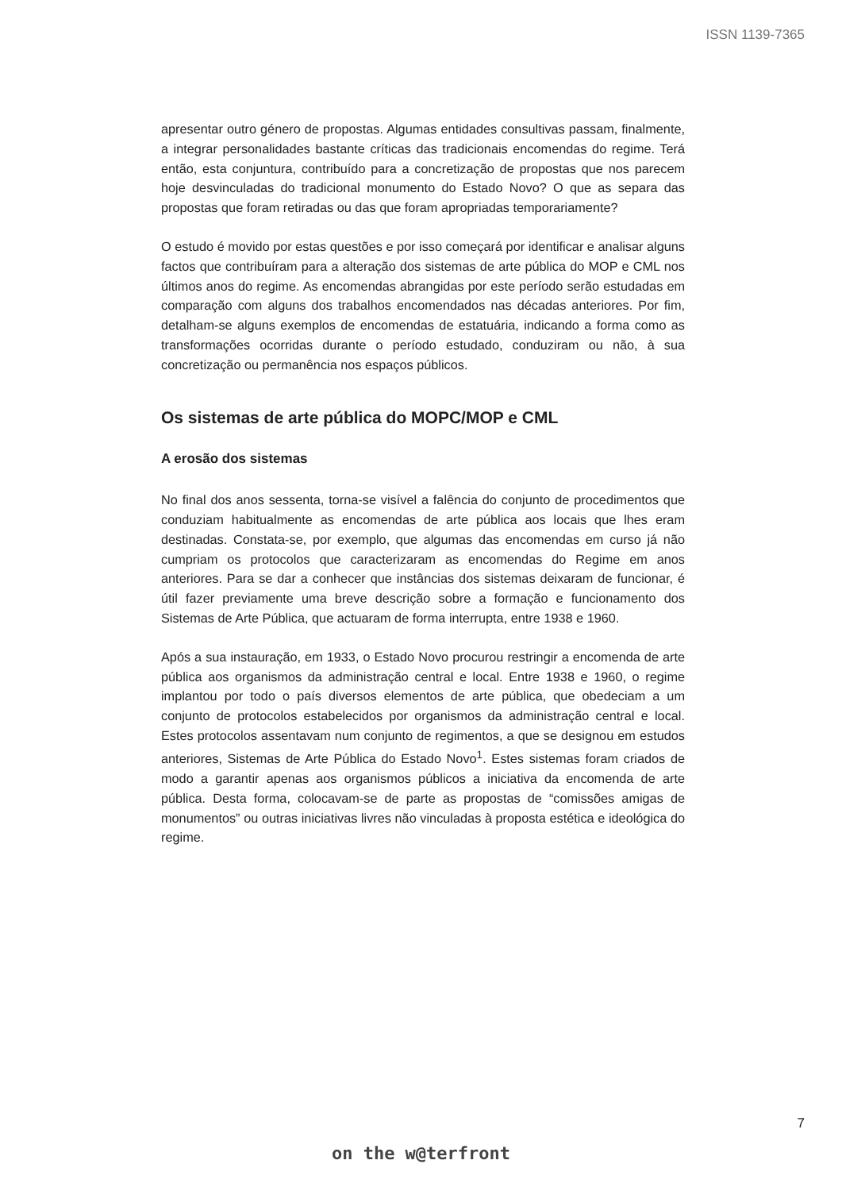ISSN 1139-7365
apresentar outro género de propostas. Algumas entidades consultivas passam, finalmente, a integrar personalidades bastante críticas das tradicionais encomendas do regime. Terá então, esta conjuntura, contribuído para a concretização de propostas que nos parecem hoje desvinculadas do tradicional monumento do Estado Novo? O que as separa das propostas que foram retiradas ou das que foram apropriadas temporariamente?
O estudo é movido por estas questões e por isso começará por identificar e analisar alguns factos que contribuíram para a alteração dos sistemas de arte pública do MOP e CML nos últimos anos do regime. As encomendas abrangidas por este período serão estudadas em comparação com alguns dos trabalhos encomendados nas décadas anteriores. Por fim, detalham-se alguns exemplos de encomendas de estatuária, indicando a forma como as transformações ocorridas durante o período estudado, conduziram ou não, à sua concretização ou permanência nos espaços públicos.
Os sistemas de arte pública do MOPC/MOP e CML
A erosão dos sistemas
No final dos anos sessenta, torna-se visível a falência do conjunto de procedimentos que conduziam habitualmente as encomendas de arte pública aos locais que lhes eram destinadas. Constata-se, por exemplo, que algumas das encomendas em curso já não cumpriam os protocolos que caracterizaram as encomendas do Regime em anos anteriores. Para se dar a conhecer que instâncias dos sistemas deixaram de funcionar, é útil fazer previamente uma breve descrição sobre a formação e funcionamento dos Sistemas de Arte Pública, que actuaram de forma interrupta, entre 1938 e 1960.
Após a sua instauração, em 1933, o Estado Novo procurou restringir a encomenda de arte pública aos organismos da administração central e local. Entre 1938 e 1960, o regime implantou por todo o país diversos elementos de arte pública, que obedeciam a um conjunto de protocolos estabelecidos por organismos da administração central e local. Estes protocolos assentavam num conjunto de regimentos, a que se designou em estudos anteriores, Sistemas de Arte Pública do Estado Novo<sup>1</sup>. Estes sistemas foram criados de modo a garantir apenas aos organismos públicos a iniciativa da encomenda de arte pública. Desta forma, colocavam-se de parte as propostas de “comissões amigas de monumentos” ou outras iniciativas livres não vinculadas à proposta estética e ideológica do regime.
7
on the w@terfront